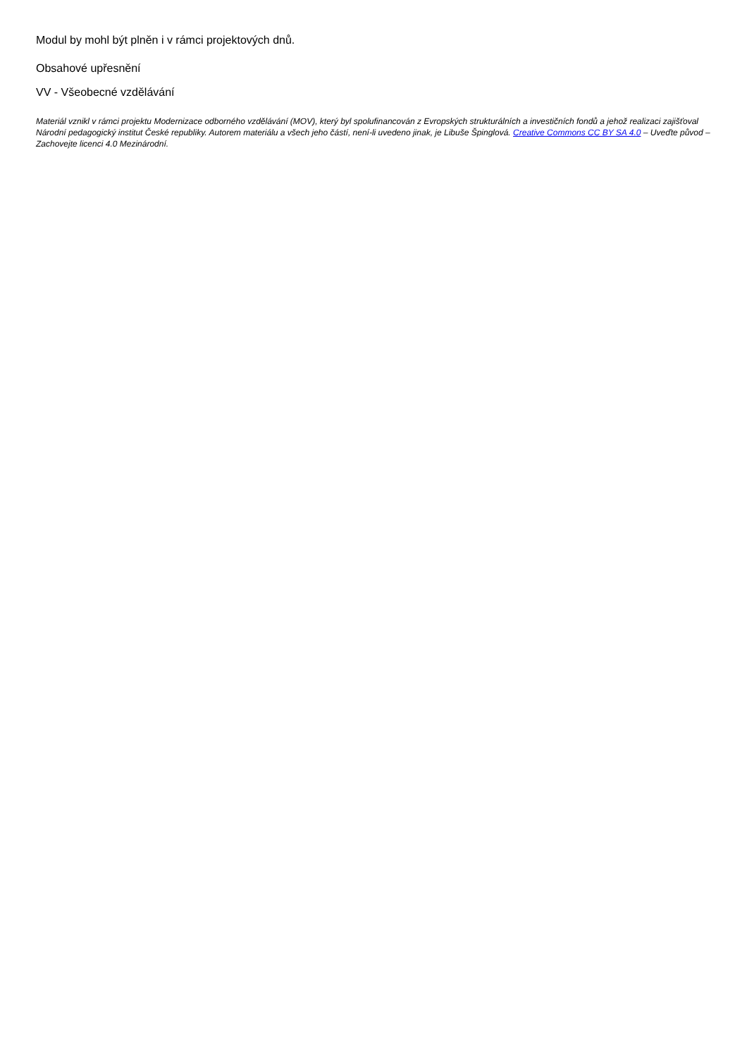Modul by mohl být plněn i v rámci projektových dnů.
Obsahové upřesnění
VV - Všeobecné vzdělávání
Materiál vznikl v rámci projektu Modernizace odborného vzdělávání (MOV), který byl spolufinancován z Evropských strukturálních a investičních fondů a jehož realizaci zajišťoval Národní pedagogický institut České republiky. Autorem materiálu a všech jeho částí, není-li uvedeno jinak, je Libuše Špinglová. Creative Commons CC BY SA 4.0 – Uveďte původ – Zachovejte licenci 4.0 Mezinárodní.